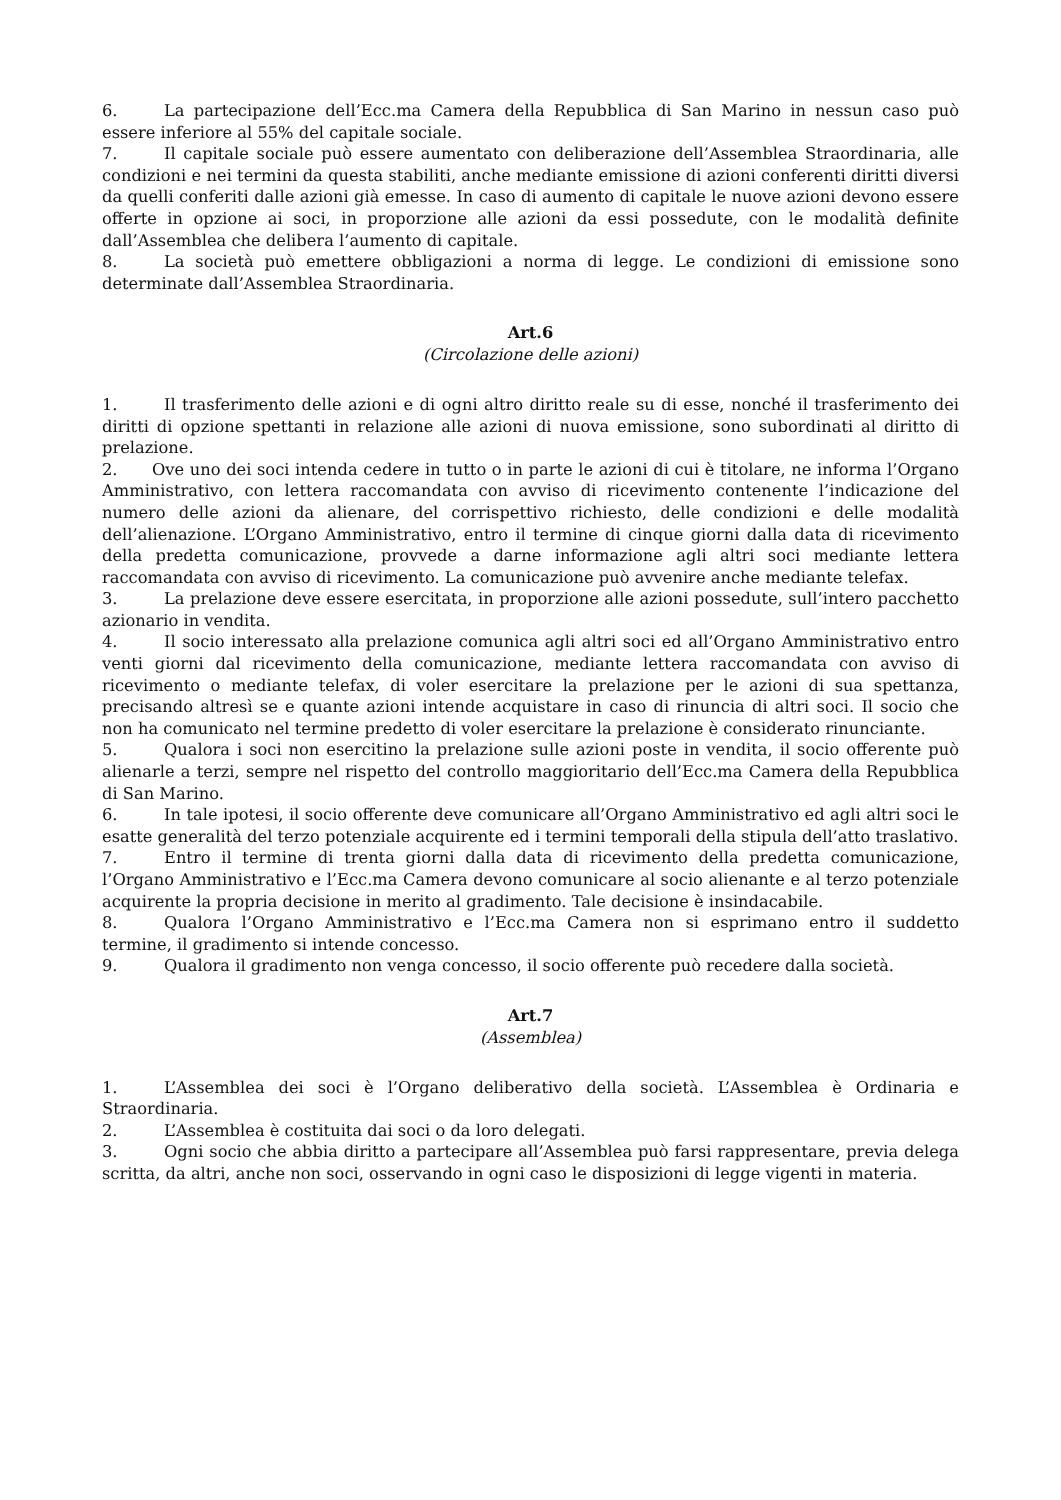6. La partecipazione dell’Ecc.ma Camera della Repubblica di San Marino in nessun caso può essere inferiore al 55% del capitale sociale.
7. Il capitale sociale può essere aumentato con deliberazione dell’Assemblea Straordinaria, alle condizioni e nei termini da questa stabiliti, anche mediante emissione di azioni conferenti diritti diversi da quelli conferiti dalle azioni già emesse. In caso di aumento di capitale le nuove azioni devono essere offerte in opzione ai soci, in proporzione alle azioni da essi possedute, con le modalità definite dall’Assemblea che delibera l’aumento di capitale.
8. La società può emettere obbligazioni a norma di legge. Le condizioni di emissione sono determinate dall’Assemblea Straordinaria.
Art.6
(Circolazione delle azioni)
1. Il trasferimento delle azioni e di ogni altro diritto reale su di esse, nonché il trasferimento dei diritti di opzione spettanti in relazione alle azioni di nuova emissione, sono subordinati al diritto di prelazione.
2. Ove uno dei soci intenda cedere in tutto o in parte le azioni di cui è titolare, ne informa l’Organo Amministrativo, con lettera raccomandata con avviso di ricevimento contenente l’indicazione del numero delle azioni da alienare, del corrispettivo richiesto, delle condizioni e delle modalità dell’alienazione. L’Organo Amministrativo, entro il termine di cinque giorni dalla data di ricevimento della predetta comunicazione, provvede a darne informazione agli altri soci mediante lettera raccomandata con avviso di ricevimento. La comunicazione può avvenire anche mediante telefax.
3. La prelazione deve essere esercitata, in proporzione alle azioni possedute, sull’intero pacchetto azionario in vendita.
4. Il socio interessato alla prelazione comunica agli altri soci ed all’Organo Amministrativo entro venti giorni dal ricevimento della comunicazione, mediante lettera raccomandata con avviso di ricevimento o mediante telefax, di voler esercitare la prelazione per le azioni di sua spettanza, precisando altresì se e quante azioni intende acquistare in caso di rinuncia di altri soci. Il socio che non ha comunicato nel termine predetto di voler esercitare la prelazione è considerato rinunciante.
5. Qualora i soci non esercitino la prelazione sulle azioni poste in vendita, il socio offerente può alienarle a terzi, sempre nel rispetto del controllo maggioritario dell’Ecc.ma Camera della Repubblica di San Marino.
6. In tale ipotesi, il socio offerente deve comunicare all’Organo Amministrativo ed agli altri soci le esatte generalità del terzo potenziale acquirente ed i termini temporali della stipula dell’atto traslativo.
7. Entro il termine di trenta giorni dalla data di ricevimento della predetta comunicazione, l’Organo Amministrativo e l’Ecc.ma Camera devono comunicare al socio alienante e al terzo potenziale acquirente la propria decisione in merito al gradimento. Tale decisione è insindacabile.
8. Qualora l’Organo Amministrativo e l’Ecc.ma Camera non si esprimano entro il suddetto termine, il gradimento si intende concesso.
9. Qualora il gradimento non venga concesso, il socio offerente può recedere dalla società.
Art.7
(Assemblea)
1. L’Assemblea dei soci è l’Organo deliberativo della società. L’Assemblea è Ordinaria e Straordinaria.
2. L’Assemblea è costituita dai soci o da loro delegati.
3. Ogni socio che abbia diritto a partecipare all’Assemblea può farsi rappresentare, previa delega scritta, da altri, anche non soci, osservando in ogni caso le disposizioni di legge vigenti in materia.